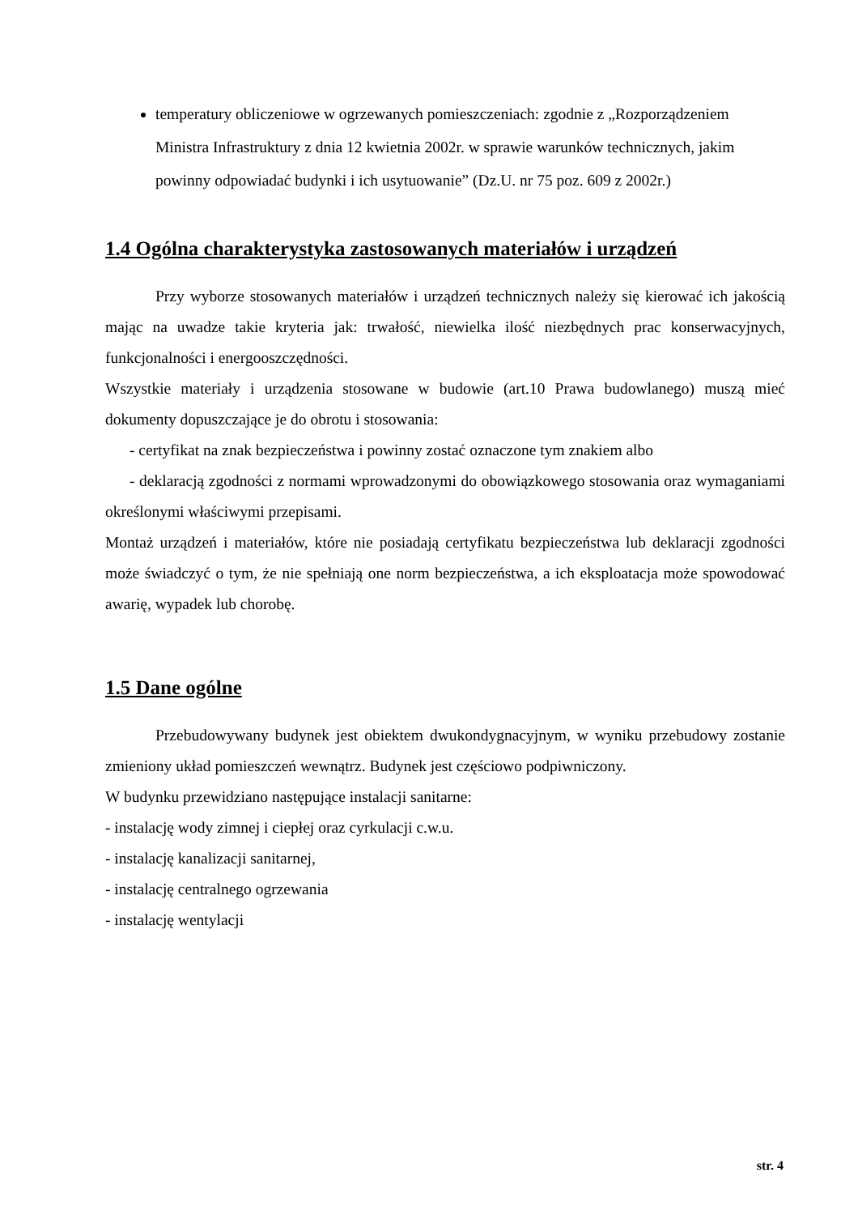temperatury obliczeniowe w ogrzewanych pomieszczeniach: zgodnie z „Rozporządzeniem Ministra Infrastruktury z dnia 12 kwietnia 2002r. w sprawie warunków technicznych, jakim powinny odpowiadać budynki i ich usytuowanie” (Dz.U. nr 75 poz. 609 z 2002r.)
1.4 Ogólna charakterystyka zastosowanych materiałów i urządzeń
Przy wyborze stosowanych materiałów i urządzeń technicznych należy się kierować ich jakością mając na uwadze takie kryteria jak: trwałość, niewielka ilość niezbędnych prac konserwacyjnych, funkcjonalności i energooszczędności.
Wszystkie materiały i urządzenia stosowane w budowie (art.10 Prawa budowlanego) muszą mieć dokumenty dopuszczające je do obrotu i stosowania:
- certyfikat na znak bezpieczeństwa i powinny zostać oznaczone tym znakiem albo
- deklaracją zgodności z normami wprowadzonymi do obowiązkowego stosowania oraz wymaganiami określonymi właściwymi przepisami.
Montaż urządzeń i materiałów, które nie posiadają certyfikatu bezpieczeństwa lub deklaracji zgodności może świadczyć o tym, że nie spełniają one norm bezpieczeństwa, a ich eksploatacja może spowodować awarię, wypadek lub chorobę.
1.5 Dane ogólne
Przebudowywany budynek jest obiektem dwukondygnacyjnym, w wyniku przebudowy zostanie zmieniony układ pomieszczeń wewnątrz. Budynek jest częściowo podpiwniczony.
W budynku przewidziano następujące instalacji sanitarne:
- instalację wody zimnej i ciepłej oraz cyrkulacji c.w.u.
- instalację kanalizacji sanitarnej,
- instalację centralnego ogrzewania
- instalację wentylacji
str. 4